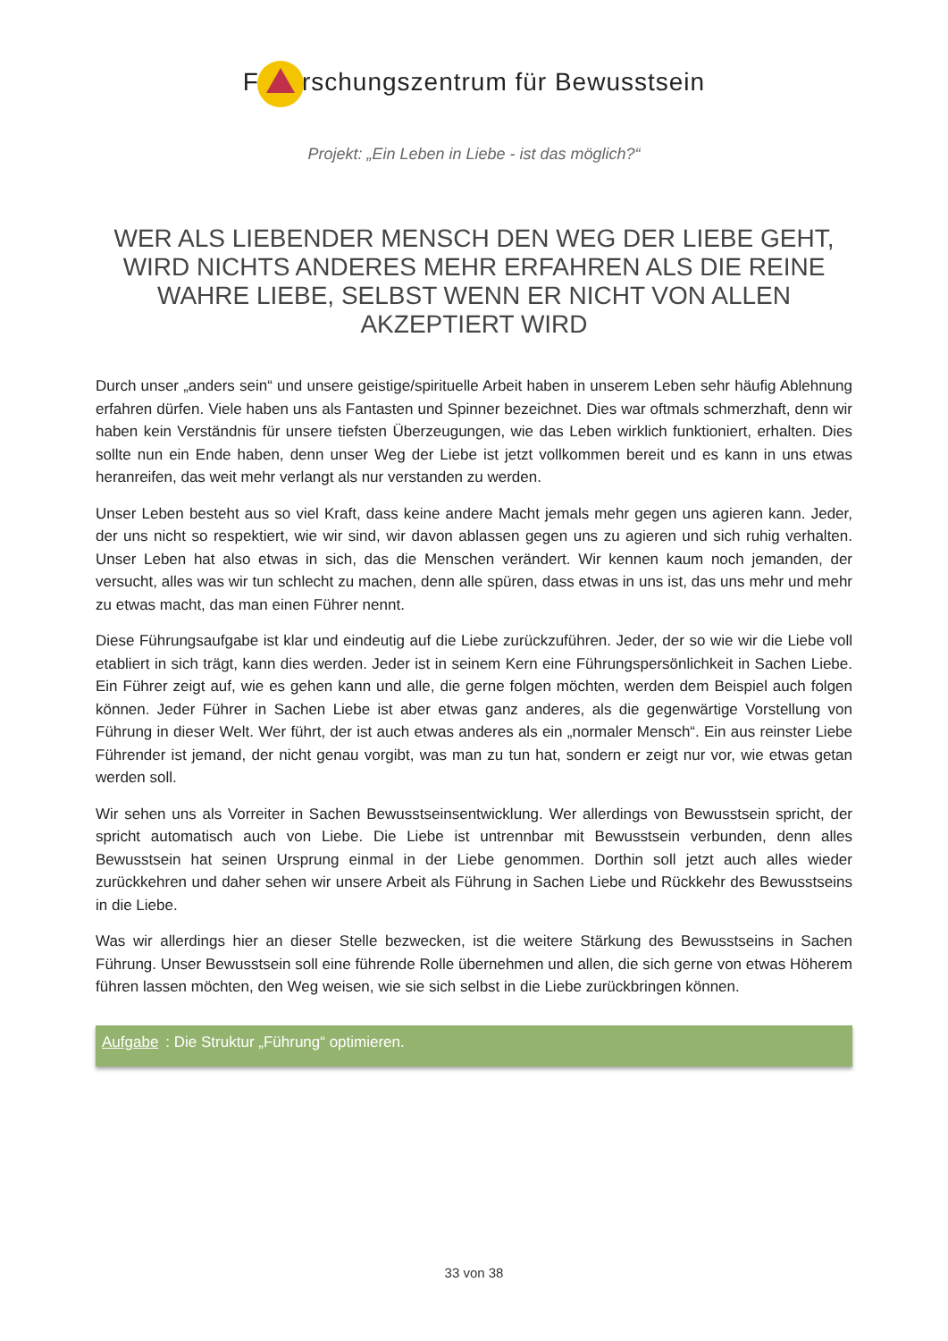F rschungszentrum für Bewusstsein
Projekt: „Ein Leben in Liebe - ist das möglich?“
WER ALS LIEBENDER MENSCH DEN WEG DER LIEBE GEHT, WIRD NICHTS ANDERES MEHR ERFAHREN ALS DIE REINE WAHRE LIEBE, SELBST WENN ER NICHT VON ALLEN AKZEPTIERT WIRD
Durch unser „anders sein“ und unsere geistige/spirituelle Arbeit haben in unserem Leben sehr häufig Ablehnung erfahren dürfen. Viele haben uns als Fantasten und Spinner bezeichnet. Dies war oftmals schmerzhaft, denn wir haben kein Verständnis für unsere tiefsten Überzeugungen, wie das Leben wirklich funktioniert, erhalten. Dies sollte nun ein Ende haben, denn unser Weg der Liebe ist jetzt vollkommen bereit und es kann in uns etwas heranreifen, das weit mehr verlangt als nur verstanden zu werden.
Unser Leben besteht aus so viel Kraft, dass keine andere Macht jemals mehr gegen uns agieren kann. Jeder, der uns nicht so respektiert, wie wir sind, wir davon ablassen gegen uns zu agieren und sich ruhig verhalten. Unser Leben hat also etwas in sich, das die Menschen verändert. Wir kennen kaum noch jemanden, der versucht, alles was wir tun schlecht zu machen, denn alle spüren, dass etwas in uns ist, das uns mehr und mehr zu etwas macht, das man einen Führer nennt.
Diese Führungsaufgabe ist klar und eindeutig auf die Liebe zurückzuführen. Jeder, der so wie wir die Liebe voll etabliert in sich trägt, kann dies werden. Jeder ist in seinem Kern eine Führungspersönlichkeit in Sachen Liebe. Ein Führer zeigt auf, wie es gehen kann und alle, die gerne folgen möchten, werden dem Beispiel auch folgen können. Jeder Führer in Sachen Liebe ist aber etwas ganz anderes, als die gegenwärtige Vorstellung von Führung in dieser Welt. Wer führt, der ist auch etwas anderes als ein „normaler Mensch“. Ein aus reinster Liebe Führender ist jemand, der nicht genau vorgibt, was man zu tun hat, sondern er zeigt nur vor, wie etwas getan werden soll.
Wir sehen uns als Vorreiter in Sachen Bewusstseinsentwicklung. Wer allerdings von Bewusstsein spricht, der spricht automatisch auch von Liebe. Die Liebe ist untrennbar mit Bewusstsein verbunden, denn alles Bewusstsein hat seinen Ursprung einmal in der Liebe genommen. Dorthin soll jetzt auch alles wieder zurückkehren und daher sehen wir unsere Arbeit als Führung in Sachen Liebe und Rückkehr des Bewusstseins in die Liebe.
Was wir allerdings hier an dieser Stelle bezwecken, ist die weitere Stärkung des Bewusstseins in Sachen Führung. Unser Bewusstsein soll eine führende Rolle übernehmen und allen, die sich gerne von etwas Höherem führen lassen möchten, den Weg weisen, wie sie sich selbst in die Liebe zurückbringen können.
Aufgabe: Die Struktur „Führung“ optimieren.
33 von 38